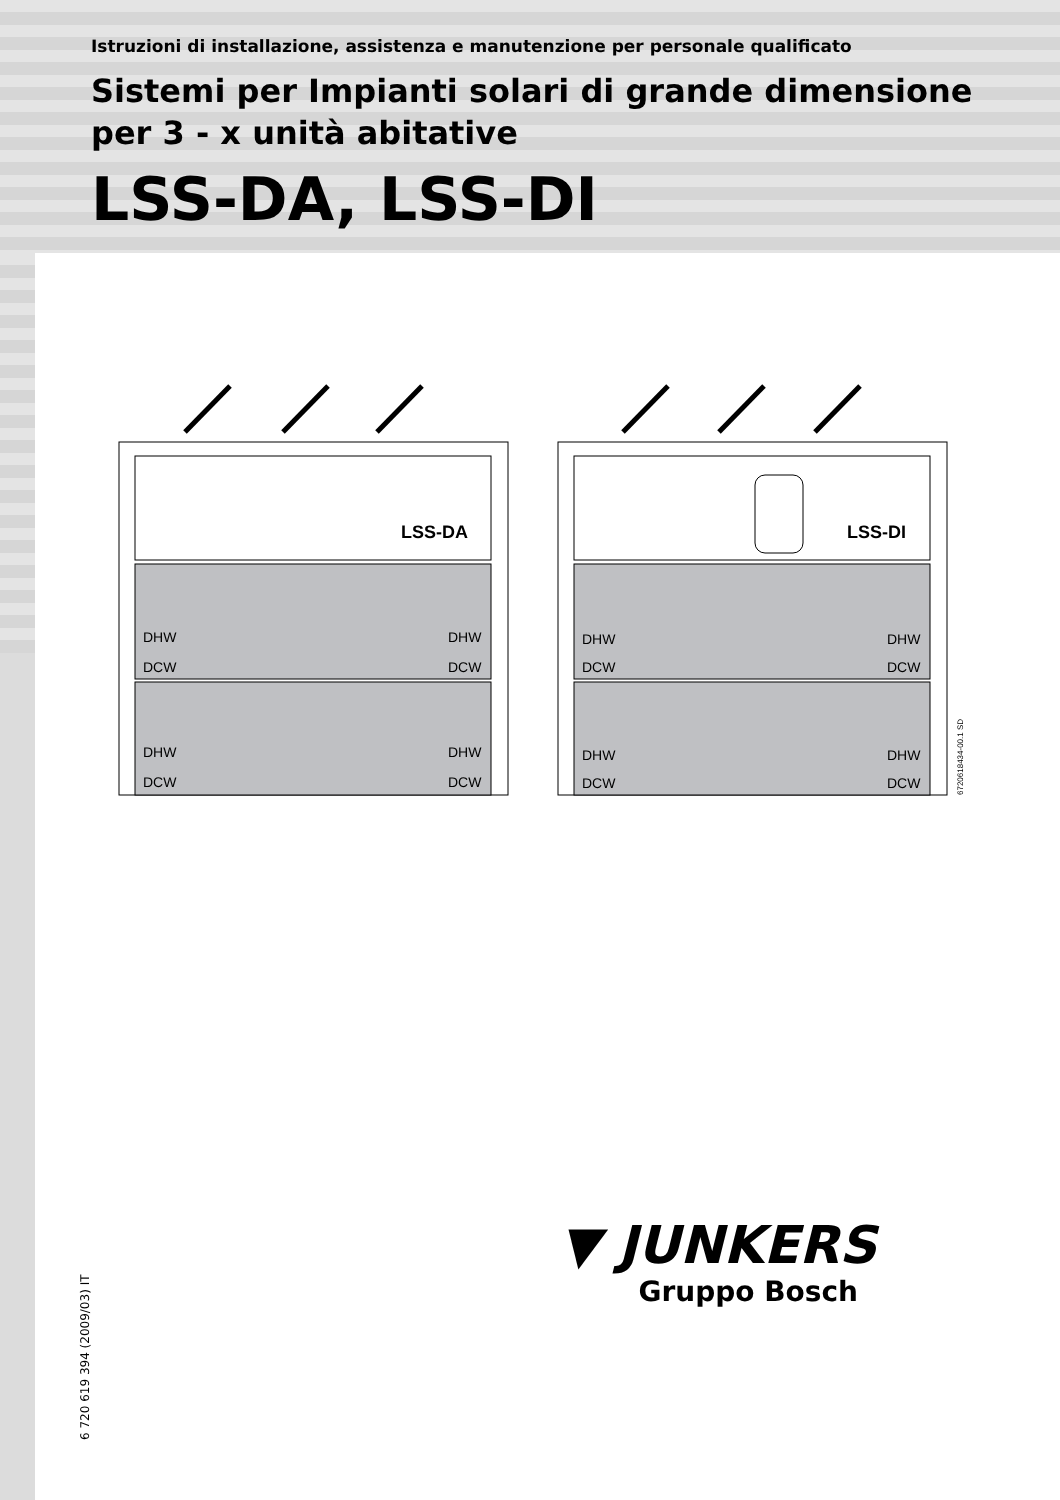Istruzioni di installazione, assistenza e manutenzione per personale qualificato
Sistemi per Impianti solari di grande dimensione
per 3 - x unità abitative
LSS-DA, LSS-DI
LSS-DA
LSS-DI
DHW
DCW
DHW
DCW
DHW
DCW
DHW
DCW
DHW
DCW
DHW
DCW
DHW
DCW
DHW
DCW
6720618434-00.1 SD
6 720 619 394 (2009/03) IT
▼ JUNKERS
Gruppo Bosch